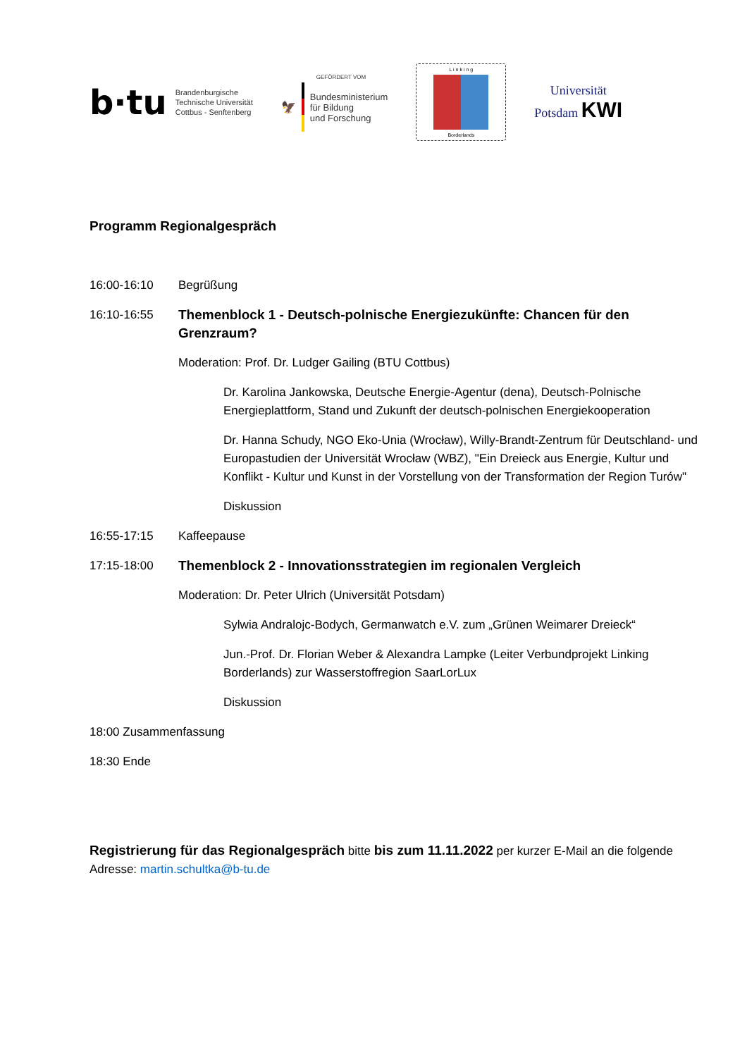b·tu
Brandenburgische
Technische Universität
Cottbus - Senftenberg
GEFÖRDERT VOM
🦅
Bundesministerium
für Bildung
und Forschung
L i n k i n g
Borderlands
Universität
Potsdam KWI
Programm Regionalgespräch
16:00-16:10 Begrüßung
16:10-16:55 Themenblock 1 - Deutsch-polnische Energiezukünfte: Chancen für den Grenzraum?
Moderation: Prof. Dr. Ludger Gailing (BTU Cottbus)
Dr. Karolina Jankowska, Deutsche Energie-Agentur (dena), Deutsch-Polnische Energieplattform, Stand und Zukunft der deutsch-polnischen Energiekooperation
Dr. Hanna Schudy, NGO Eko-Unia (Wrocław), Willy-Brandt-Zentrum für Deutschland- und Europastudien der Universität Wrocław (WBZ), "Ein Dreieck aus Energie, Kultur und Konflikt - Kultur und Kunst in der Vorstellung von der Transformation der Region Turów"
Diskussion
16:55-17:15 Kaffeepause
17:15-18:00 Themenblock 2 - Innovationsstrategien im regionalen Vergleich
Moderation: Dr. Peter Ulrich (Universität Potsdam)
Sylwia Andralojc-Bodych, Germanwatch e.V. zum „Grünen Weimarer Dreieck“
Jun.-Prof. Dr. Florian Weber & Alexandra Lampke (Leiter Verbundprojekt Linking Borderlands) zur Wasserstoffregion SaarLorLux
Diskussion
18:00 Zusammenfassung
18:30 Ende
Registrierung für das Regionalgespräch bitte bis zum 11.11.2022 per kurzer E-Mail an die folgende Adresse: martin.schultka@b-tu.de